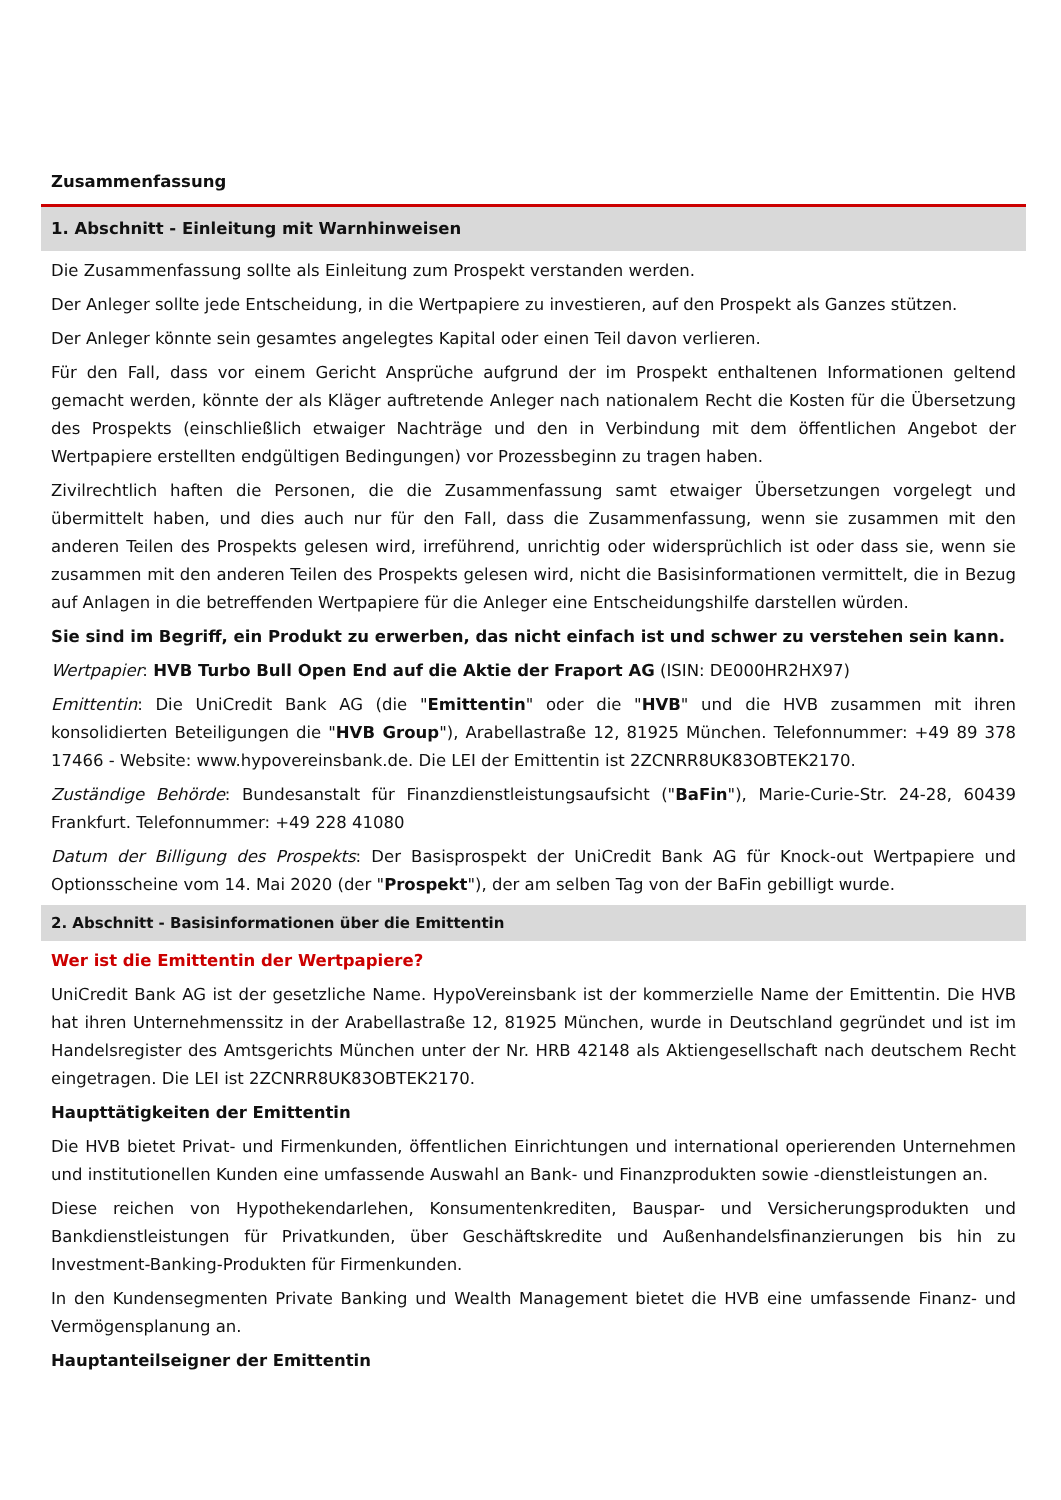Zusammenfassung
1. Abschnitt - Einleitung mit Warnhinweisen
Die Zusammenfassung sollte als Einleitung zum Prospekt verstanden werden.
Der Anleger sollte jede Entscheidung, in die Wertpapiere zu investieren, auf den Prospekt als Ganzes stützen.
Der Anleger könnte sein gesamtes angelegtes Kapital oder einen Teil davon verlieren.
Für den Fall, dass vor einem Gericht Ansprüche aufgrund der im Prospekt enthaltenen Informationen geltend gemacht werden, könnte der als Kläger auftretende Anleger nach nationalem Recht die Kosten für die Übersetzung des Prospekts (einschließlich etwaiger Nachträge und den in Verbindung mit dem öffentlichen Angebot der Wertpapiere erstellten endgültigen Bedingungen) vor Prozessbeginn zu tragen haben.
Zivilrechtlich haften die Personen, die die Zusammenfassung samt etwaiger Übersetzungen vorgelegt und übermittelt haben, und dies auch nur für den Fall, dass die Zusammenfassung, wenn sie zusammen mit den anderen Teilen des Prospekts gelesen wird, irreführend, unrichtig oder widersprüchlich ist oder dass sie, wenn sie zusammen mit den anderen Teilen des Prospekts gelesen wird, nicht die Basisinformationen vermittelt, die in Bezug auf Anlagen in die betreffenden Wertpapiere für die Anleger eine Entscheidungshilfe darstellen würden.
Sie sind im Begriff, ein Produkt zu erwerben, das nicht einfach ist und schwer zu verstehen sein kann.
Wertpapier: HVB Turbo Bull Open End auf die Aktie der Fraport AG (ISIN: DE000HR2HX97)
Emittentin: Die UniCredit Bank AG (die "Emittentin" oder die "HVB" und die HVB zusammen mit ihren konsolidierten Beteiligungen die "HVB Group"), Arabellastraße 12, 81925 München. Telefonnummer: +49 89 378 17466 - Website: www.hypovereinsbank.de. Die LEI der Emittentin ist 2ZCNRR8UK83OBTEK2170.
Zuständige Behörde: Bundesanstalt für Finanzdienstleistungsaufsicht ("BaFin"), Marie-Curie-Str. 24-28, 60439 Frankfurt. Telefonnummer: +49 228 41080
Datum der Billigung des Prospekts: Der Basisprospekt der UniCredit Bank AG für Knock-out Wertpapiere und Optionsscheine vom 14. Mai 2020 (der "Prospekt"), der am selben Tag von der BaFin gebilligt wurde.
2. Abschnitt - Basisinformationen über die Emittentin
Wer ist die Emittentin der Wertpapiere?
UniCredit Bank AG ist der gesetzliche Name. HypoVereinsbank ist der kommerzielle Name der Emittentin. Die HVB hat ihren Unternehmenssitz in der Arabellastraße 12, 81925 München, wurde in Deutschland gegründet und ist im Handelsregister des Amtsgerichts München unter der Nr. HRB 42148 als Aktiengesellschaft nach deutschem Recht eingetragen. Die LEI ist 2ZCNRR8UK83OBTEK2170.
Haupttätigkeiten der Emittentin
Die HVB bietet Privat- und Firmenkunden, öffentlichen Einrichtungen und international operierenden Unternehmen und institutionellen Kunden eine umfassende Auswahl an Bank- und Finanzprodukten sowie -dienstleistungen an.
Diese reichen von Hypothekendarlehen, Konsumentenkrediten, Bauspar- und Versicherungsprodukten und Bankdienstleistungen für Privatkunden, über Geschäftskredite und Außenhandelsfinanzierungen bis hin zu Investment-Banking-Produkten für Firmenkunden.
In den Kundensegmenten Private Banking und Wealth Management bietet die HVB eine umfassende Finanz- und Vermögensplanung an.
Hauptanteilseigner der Emittentin